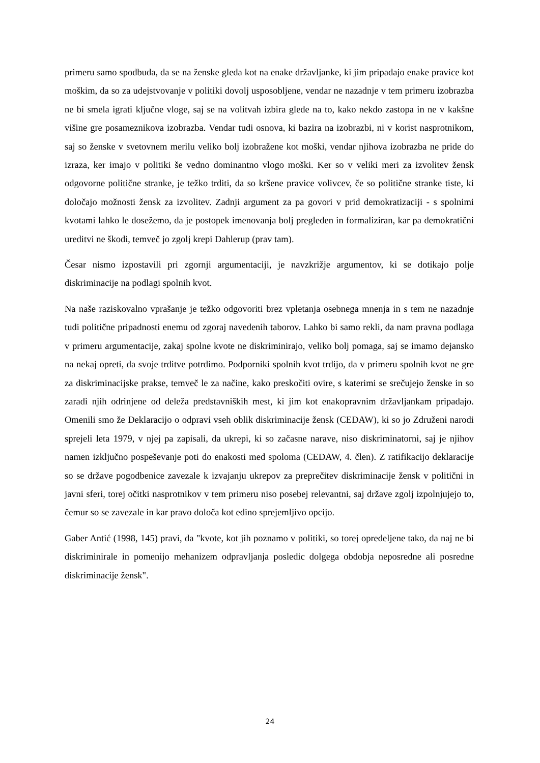primeru samo spodbuda, da se na ženske gleda kot na enake državljanke, ki jim pripadajo enake pravice kot moškim, da so za udejstvovanje v politiki dovolj usposobljene, vendar ne nazadnje v tem primeru izobrazba ne bi smela igrati ključne vloge, saj se na volitvah izbira glede na to, kako nekdo zastopa in ne v kakšne višine gre posameznikova izobrazba. Vendar tudi osnova, ki bazira na izobrazbi, ni v korist nasprotnikom, saj so ženske v svetovnem merilu veliko bolj izobražene kot moški, vendar njihova izobrazba ne pride do izraza, ker imajo v politiki še vedno dominantno vlogo moški. Ker so v veliki meri za izvolitev žensk odgovorne politične stranke, je težko trditi, da so kršene pravice volivcev, če so politične stranke tiste, ki določajo možnosti žensk za izvolitev. Zadnji argument za pa govori v prid demokratizaciji - s spolnimi kvotami lahko le dosežemo, da je postopek imenovanja bolj pregleden in formaliziran, kar pa demokratični ureditvi ne škodi, temveč jo zgolj krepi Dahlerup (prav tam).
Česar nismo izpostavili pri zgornji argumentaciji, je navzkrižje argumentov, ki se dotikajo polje diskriminacije na podlagi spolnih kvot.
Na naše raziskovalno vprašanje je težko odgovoriti brez vpletanja osebnega mnenja in s tem ne nazadnje tudi politične pripadnosti enemu od zgoraj navedenih taborov. Lahko bi samo rekli, da nam pravna podlaga v primeru argumentacije, zakaj spolne kvote ne diskriminirajo, veliko bolj pomaga, saj se imamo dejansko na nekaj opreti, da svoje trditve potrdimo. Podporniki spolnih kvot trdijo, da v primeru spolnih kvot ne gre za diskriminacijske prakse, temveč le za načine, kako preskočiti ovire, s katerimi se srečujejo ženske in so zaradi njih odrinjene od deleža predstavniških mest, ki jim kot enakopravnim državljankam pripadajo. Omenili smo že Deklaracijo o odpravi vseh oblik diskriminacije žensk (CEDAW), ki so jo Združeni narodi sprejeli leta 1979, v njej pa zapisali, da ukrepi, ki so začasne narave, niso diskriminatorni, saj je njihov namen izključno pospeševanje poti do enakosti med spoloma (CEDAW, 4. člen). Z ratifikacijo deklaracije so se države pogodbenice zavezale k izvajanju ukrepov za preprečitev diskriminacije žensk v politični in javni sferi, torej očitki nasprotnikov v tem primeru niso posebej relevantni, saj države zgolj izpolnjujejo to, čemur so se zavezale in kar pravo določa kot edino sprejemljivo opcijo.
Gaber Antić (1998, 145) pravi, da "kvote, kot jih poznamo v politiki, so torej opredeljene tako, da naj ne bi diskriminirale in pomenijo mehanizem odpravljanja posledic dolgega obdobja neposredne ali posredne diskriminacije žensk".
24